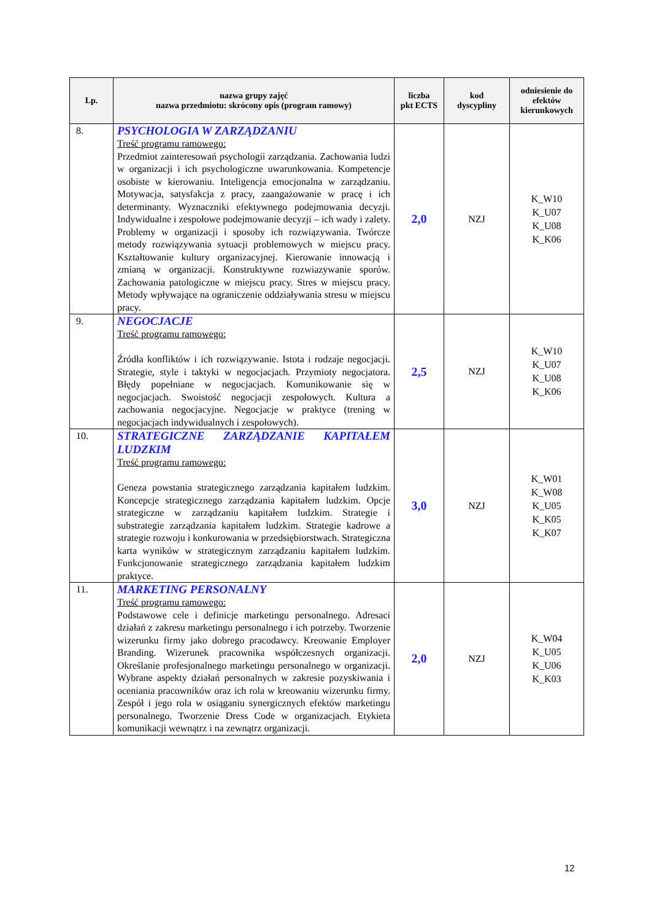| Lp. | nazwa grupy zajęć nazwa przedmiotu: skrócony opis (program ramowy) | liczba pkt ECTS | kod dyscypliny | odniesienie do efektów kierunkowych |
| --- | --- | --- | --- | --- |
| 8. | PSYCHOLOGIA W ZARZĄDZANIU Treść programu ramowego: Przedmiot zainteresowań psychologii zarządzania. Zachowania ludzi w organizacji i ich psychologiczne uwarunkowania. Kompetencje osobiste w kierowaniu. Inteligencja emocjonalna w zarządzaniu. Motywacja, satysfakcja z pracy, zaangażowanie w pracę i ich determinanty. Wyznaczniki efektywnego podejmowania decyzji. Indywidualne i zespołowe podejmowanie decyzji – ich wady i zalety. Problemy w organizacji i sposoby ich rozwiązywania. Twórcze metody rozwiązywania sytuacji problemowych w miejscu pracy. Kształtowanie kultury organizacyjnej. Kierowanie innowacją i zmianą w organizacji. Konstruktywne rozwiazywanie sporów. Zachowania patologiczne w miejscu pracy. Stres w miejscu pracy. Metody wpływające na ograniczenie oddziaływania stresu w miejscu pracy. | 2,0 | NZJ | K_W10 K_U07 K_U08 K_K06 |
| 9. | NEGOCJACJE Treść programu ramowego: Źródła konfliktów i ich rozwiązywanie. Istota i rodzaje negocjacji. Strategie, style i taktyki w negocjacjach. Przymioty negocjatora. Błędy popełniane w negocjacjach. Komunikowanie się w negocjacjach. Swoistość negocjacji zespołowych. Kultura a zachowania negocjacyjne. Negocjacje w praktyce (trening w negocjacjach indywidualnych i zespołowych). | 2,5 | NZJ | K_W10 K_U07 K_U08 K_K06 |
| 10. | STRATEGICZNE ZARZĄDZANIE KAPITAŁEM LUDZKIM Treść programu ramowego: Geneza powstania strategicznego zarządzania kapitałem ludzkim. Koncepcje strategicznego zarządzania kapitałem ludzkim. Opcje strategiczne w zarządzaniu kapitałem ludzkim. Strategie i substrategie zarządzania kapitałem ludzkim. Strategie kadrowe a strategie rozwoju i konkurowania w przedsiębiorstwach. Strategiczna karta wyników w strategicznym zarządzaniu kapitałem ludzkim. Funkcjonowanie strategicznego zarządzania kapitałem ludzkim praktyce. | 3,0 | NZJ | K_W01 K_W08 K_U05 K_K05 K_K07 |
| 11. | MARKETING PERSONALNY Treść programu ramowego: Podstawowe cele i definicje marketingu personalnego. Adresaci działań z zakresu marketingu personalnego i ich potrzeby. Tworzenie wizerunku firmy jako dobrego pracodawcy. Kreowanie Employer Branding. Wizerunek pracownika współczesnych organizacji. Określanie profesjonalnego marketingu personalnego w organizacji. Wybrane aspekty działań personalnych w zakresie pozyskiwania i oceniania pracowników oraz ich rola w kreowaniu wizerunku firmy. Zespół i jego rola w osiąganiu synergicznych efektów marketingu personalnego. Tworzenie Dress Code w organizacjach. Etykieta komunikacji wewnątrz i na zewnątrz organizacji. | 2,0 | NZJ | K_W04 K_U05 K_U06 K_K03 |
12